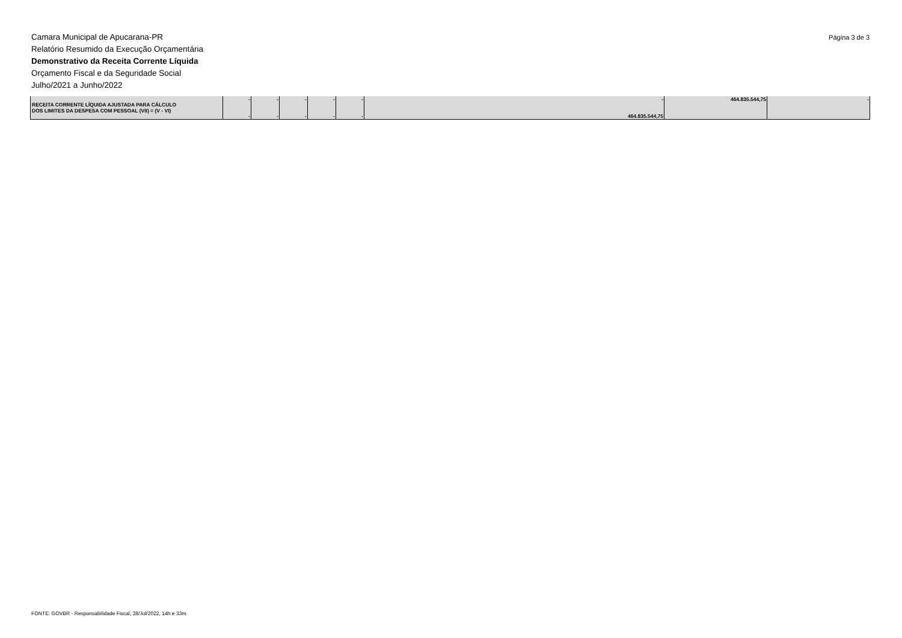Página 3 de 3
Camara Municipal de Apucarana-PR
Relatório Resumido da Execução Orçamentária
Demonstrativo da Receita Corrente Líquida
Orçamento Fiscal e da Seguridade Social
Julho/2021 a Junho/2022
| RECEITA CORRENTE LÍQUIDA AJUSTADA PARA CÁLCULO DOS LIMITES DA DESPESA COM PESSOAL (VII) = (V - VI) | - - | - - | - - | - - | - - | - 464.835.544,75 | 464.835.544,75 | - |
FONTE: GOVBR - Responsabilidade Fiscal, 28/Jul/2022, 14h e 33m.